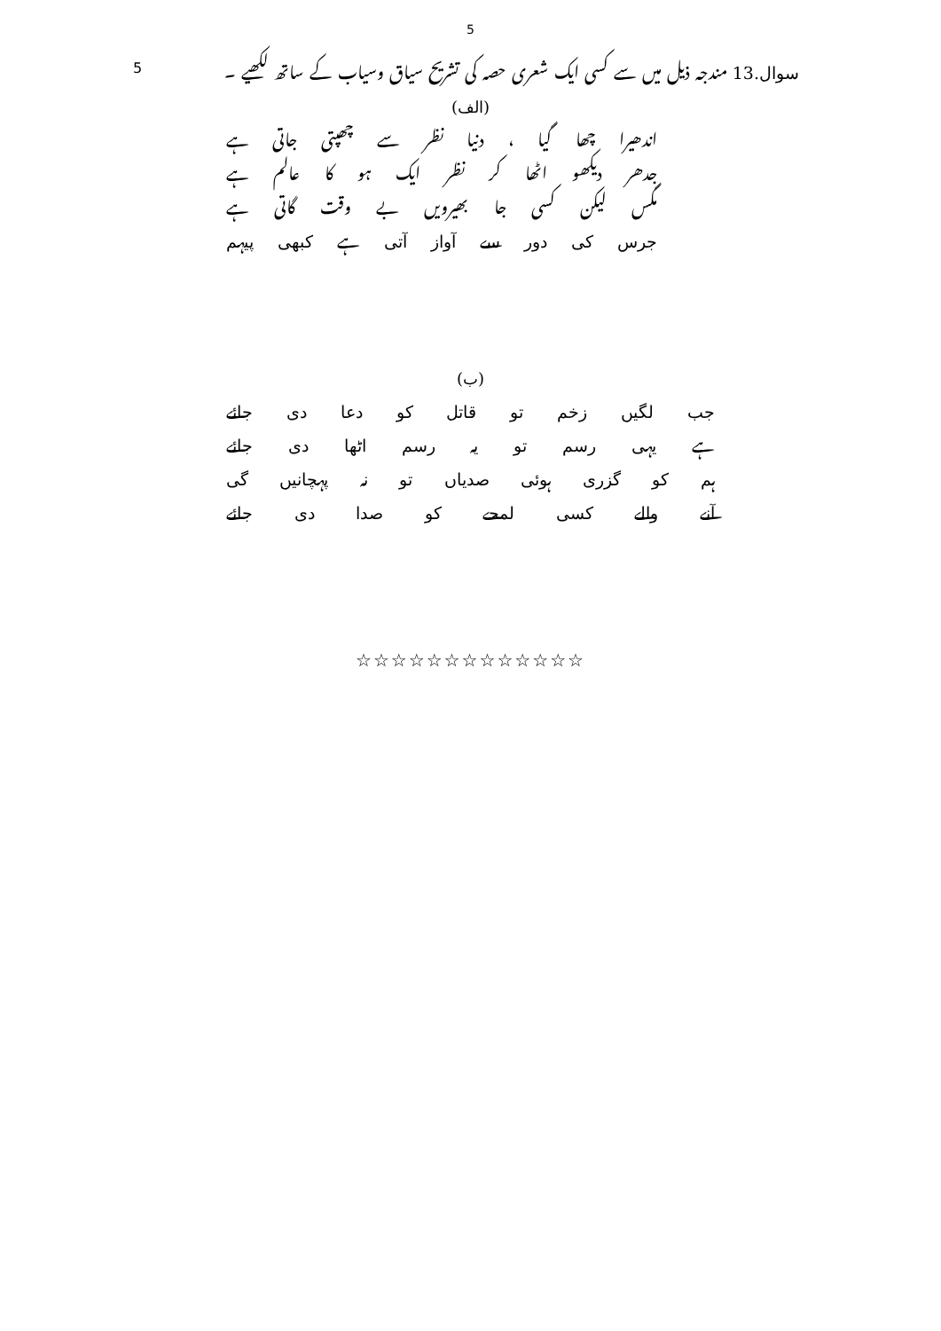5
5 سوال.13 مندجہ ذیل میں سے کسی ایک شعری حصہ کی تشریح سیاق وسیاب کے ساتھ لکھیے ۔
(الف)
اندھیرا چھا گیا ، دنیا نظر سے چھپتی جاتی ہے
جدھر دیکھو اٹھا کر نظر ایک ہو کا عالم ہے
مگس لیکن کسی جا بھیرویں بے وقت گاتی ہے
جرس کی دور سے آواز آتی ہے کبھی پیہم
(ب)
جب لگیں زخم تو قاتل کو دعا دی جائے
ہے یہی رسم تو یہ رسم اٹھا دی جائے
ہم کو گزری ہوئی صدیاں تو نہ پہچانیں گی
آنے والے کسی لمحے کو صدا دی جائے
☆☆☆☆☆☆☆☆☆☆☆☆☆